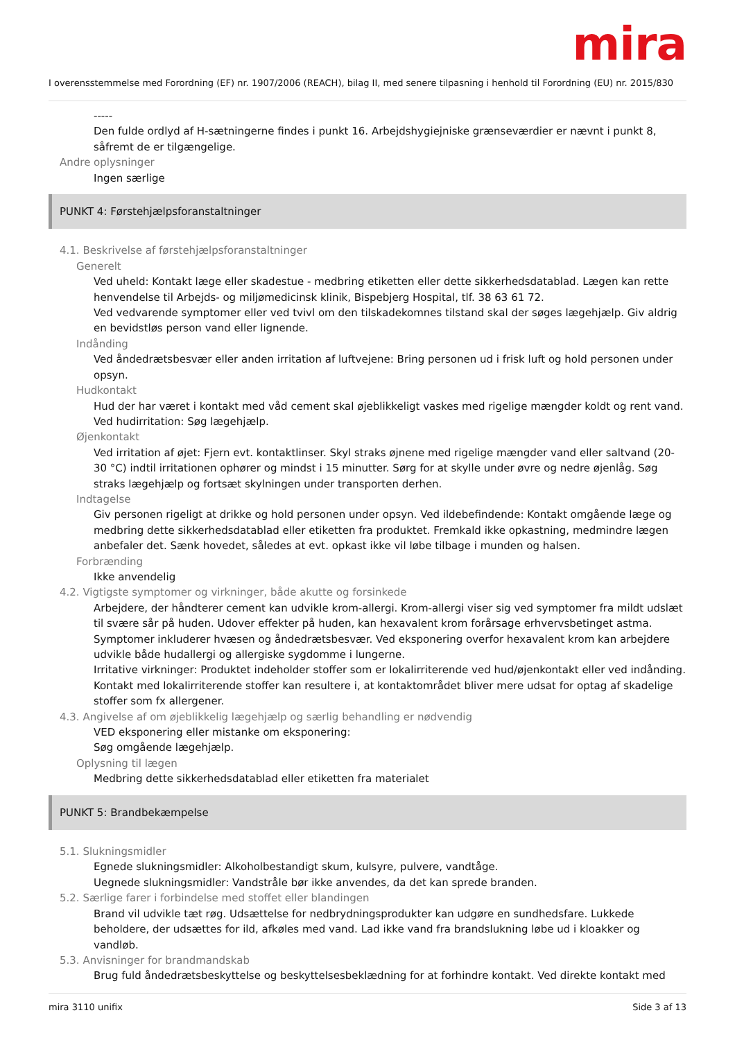mira
I overensstemmelse med Forordning (EF) nr. 1907/2006 (REACH), bilag II, med senere tilpasning i henhold til Forordning (EU) nr. 2015/830
-----
Den fulde ordlyd af H-sætningerne findes i punkt 16. Arbejdshygiejniske grænseværdier er nævnt i punkt 8, såfremt de er tilgængelige.
Andre oplysninger
Ingen særlige
PUNKT 4: Førstehjælpsforanstaltninger
4.1. Beskrivelse af førstehjælpsforanstaltninger
Generelt
Ved uheld: Kontakt læge eller skadestue - medbring etiketten eller dette sikkerhedsdatablad. Lægen kan rette henvendelse til Arbejds- og miljømedicinsk klinik, Bispebjerg Hospital, tlf. 38 63 61 72.
Ved vedvarende symptomer eller ved tvivl om den tilskadekomnes tilstand skal der søges lægehjælp. Giv aldrig en bevidstløs person vand eller lignende.
Indånding
Ved åndedrætsbesvær eller anden irritation af luftvejene: Bring personen ud i frisk luft og hold personen under opsyn.
Hudkontakt
Hud der har været i kontakt med våd cement skal øjeblikkeligt vaskes med rigelige mængder koldt og rent vand. Ved hudirritation: Søg lægehjælp.
Øjenkontakt
Ved irritation af øjet: Fjern evt. kontaktlinser. Skyl straks øjnene med rigelige mængder vand eller saltvand (20-30 °C) indtil irritationen ophører og mindst i 15 minutter. Sørg for at skylle under øvre og nedre øjenlåg. Søg straks lægehjælp og fortsæt skylningen under transporten derhen.
Indtagelse
Giv personen rigeligt at drikke og hold personen under opsyn. Ved ildebefindende: Kontakt omgående læge og medbring dette sikkerhedsdatablad eller etiketten fra produktet. Fremkald ikke opkastning, medmindre lægen anbefaler det. Sænk hovedet, således at evt. opkast ikke vil løbe tilbage i munden og halsen.
Forbrænding
Ikke anvendelig
4.2. Vigtigste symptomer og virkninger, både akutte og forsinkede
Arbejdere, der håndterer cement kan udvikle krom-allergi. Krom-allergi viser sig ved symptomer fra mildt udslæt til svære sår på huden. Udover effekter på huden, kan hexavalent krom forårsage erhvervsbetinget astma. Symptomer inkluderer hvæsen og åndedrætsbesvær. Ved eksponering overfor hexavalent krom kan arbejdere udvikle både hudallergi og allergiske sygdomme i lungerne.
Irritative virkninger: Produktet indeholder stoffer som er lokalirriterende ved hud/øjenkontakt eller ved indånding. Kontakt med lokalirriterende stoffer kan resultere i, at kontaktområdet bliver mere udsat for optag af skadelige stoffer som fx allergener.
4.3. Angivelse af om øjeblikkelig lægehjælp og særlig behandling er nødvendig
VED eksponering eller mistanke om eksponering:
Søg omgående lægehjælp.
Oplysning til lægen
Medbring dette sikkerhedsdatablad eller etiketten fra materialet
PUNKT 5: Brandbekæmpelse
5.1. Slukningsmidler
Egnede slukningsmidler: Alkoholbestandigt skum, kulsyre, pulvere, vandtåge.
Uegnede slukningsmidler: Vandstråle bør ikke anvendes, da det kan sprede branden.
5.2. Særlige farer i forbindelse med stoffet eller blandingen
Brand vil udvikle tæt røg. Udsættelse for nedbrydningsprodukter kan udgøre en sundhedsfare. Lukkede beholdere, der udsættes for ild, afkøles med vand. Lad ikke vand fra brandslukning løbe ud i kloakker og vandløb.
5.3. Anvisninger for brandmandskab
Brug fuld åndedrætsbeskyttelse og beskyttelsesbeklædning for at forhindre kontakt. Ved direkte kontakt med
mira 3110 unifix Side 3 af 13